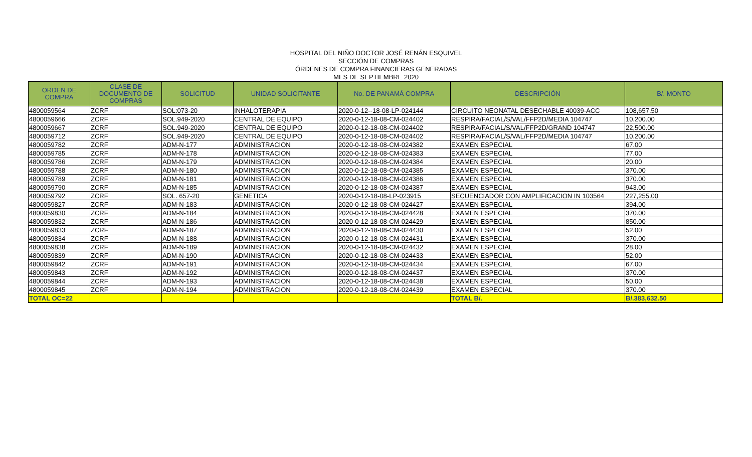HOSPITAL DEL NIÑO DOCTOR JOSÉ RENÁN ESQUIVEL
SECCIÓN DE COMPRAS
ÓRDENES DE COMPRA FINANCIERAS GENERADAS
MES DE SEPTIEMBRE 2020
| ORDEN DE COMPRA | CLASE DE DOCUMENTO DE COMPRAS | SOLICITUD | UNIDAD SOLICITANTE | No. DE PANAMÁ COMPRA | DESCRIPCIÓN | B/. MONTO |
| --- | --- | --- | --- | --- | --- | --- |
| 4800059564 | ZCRF | SOL:073-20 | INHALOTERAPIA | 2020-0-12--18-08-LP-024144 | CIRCUITO NEONATAL DESECHABLE 40039-ACC | 108,657.50 |
| 4800059666 | ZCRF | SOL.949-2020 | CENTRAL DE EQUIPO | 2020-0-12-18-08-CM-024402 | RESPIRA/FACIAL/S/VAL/FFP2D/MEDIA 104747 | 10,200.00 |
| 4800059667 | ZCRF | SOL.949-2020 | CENTRAL DE EQUIPO | 2020-0-12-18-08-CM-024402 | RESPIRA/FACIAL/S/VAL/FFP2D/GRAND 104747 | 22,500.00 |
| 4800059712 | ZCRF | SOL.949-2020 | CENTRAL DE EQUIPO | 2020-0-12-18-08-CM-024402 | RESPIRA/FACIAL/S/VAL/FFP2D/MEDIA 104747 | 10,200.00 |
| 4800059782 | ZCRF | ADM-N-177 | ADMINISTRACION | 2020-0-12-18-08-CM-024382 | EXAMEN ESPECIAL | 67.00 |
| 4800059785 | ZCRF | ADM-N-178 | ADMINISTRACION | 2020-0-12-18-08-CM-024383 | EXAMEN ESPECIAL | 77.00 |
| 4800059786 | ZCRF | ADM-N-179 | ADMINISTRACION | 2020-0-12-18-08-CM-024384 | EXAMEN ESPECIAL | 20.00 |
| 4800059788 | ZCRF | ADM-N-180 | ADMINISTRACION | 2020-0-12-18-08-CM-024385 | EXAMEN ESPECIAL | 370.00 |
| 4800059789 | ZCRF | ADM-N-181 | ADMINISTRACION | 2020-0-12-18-08-CM-024386 | EXAMEN ESPECIAL | 370.00 |
| 4800059790 | ZCRF | ADM-N-185 | ADMINISTRACION | 2020-0-12-18-08-CM-024387 | EXAMEN ESPECIAL | 943.00 |
| 4800059792 | ZCRF | SOL. 657-20 | GENETICA | 2020-0-12-18-08-LP-023915 | SECUENCIADOR CON AMPLIFICACION IN 103564 | 227,255.00 |
| 4800059827 | ZCRF | ADM-N-183 | ADMINISTRACION | 2020-0-12-18-08-CM-024427 | EXAMEN ESPECIAL | 394.00 |
| 4800059830 | ZCRF | ADM-N-184 | ADMINISTRACION | 2020-0-12-18-08-CM-024428 | EXAMEN ESPECIAL | 370.00 |
| 4800059832 | ZCRF | ADM-N-186 | ADMINISTRACION | 2020-0-12-18-08-CM-024429 | EXAMEN ESPECIAL | 850.00 |
| 4800059833 | ZCRF | ADM-N-187 | ADMINISTRACION | 2020-0-12-18-08-CM-024430 | EXAMEN ESPECIAL | 52.00 |
| 4800059834 | ZCRF | ADM-N-188 | ADMINISTRACION | 2020-0-12-18-08-CM-024431 | EXAMEN ESPECIAL | 370.00 |
| 4800059838 | ZCRF | ADM-N-189 | ADMINISTRACION | 2020-0-12-18-08-CM-024432 | EXAMEN ESPECIAL | 28.00 |
| 4800059839 | ZCRF | ADM-N-190 | ADMINISTRACION | 2020-0-12-18-08-CM-024433 | EXAMEN ESPECIAL | 52.00 |
| 4800059842 | ZCRF | ADM-N-191 | ADMINISTRACION | 2020-0-12-18-08-CM-024434 | EXAMEN ESPECIAL | 67.00 |
| 4800059843 | ZCRF | ADM-N-192 | ADMINISTRACION | 2020-0-12-18-08-CM-024437 | EXAMEN ESPECIAL | 370.00 |
| 4800059844 | ZCRF | ADM-N-193 | ADMINISTRACION | 2020-0-12-18-08-CM-024438 | EXAMEN ESPECIAL | 50.00 |
| 4800059845 | ZCRF | ADM-N-194 | ADMINISTRACION | 2020-0-12-18-08-CM-024439 | EXAMEN ESPECIAL | 370.00 |
| TOTAL OC=22 | | | | | TOTAL B/. | B/.383,632.50 |